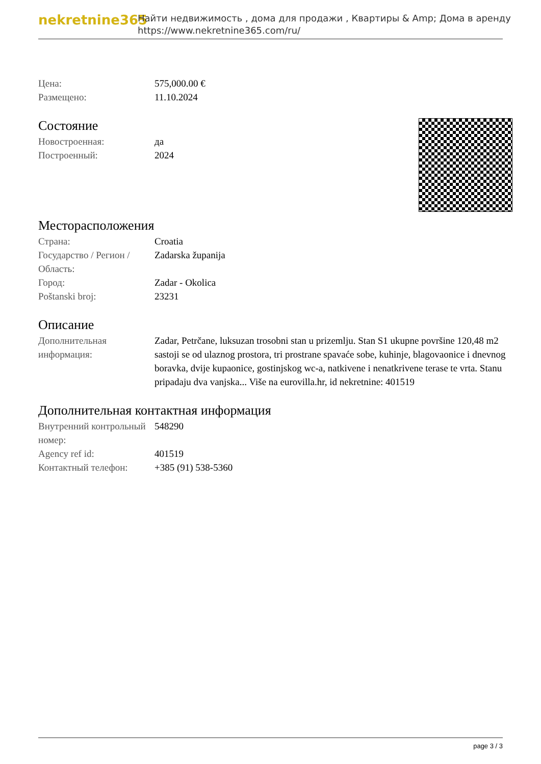nekretnine365
Найти недвижимость , дома для продажи , Квартиры & Amp; Дома в аренду
https://www.nekretnine365.com/ru/
| Цена: | 575,000.00 € |
| Размещено: | 11.10.2024 |
Состояние
| Новостроенная: | да |
| Построенный: | 2024 |
Месторасположения
| Страна: | Croatia |
| Государство / Регион / Область: | Zadarska županija |
| Город: | Zadar - Okolica |
| Poštanski broj: | 23231 |
Описание
| Дополнительная информация: | Zadar, Petrčane, luksuzan trosobni stan u prizemlju. Stan S1 ukupne površine 120,48 m2 sastoji se od ulaznog prostora, tri prostrane spavaće sobe, kuhinje, blagovaonice i dnevnog boravka, dvije kupaonice, gostinjskog wc-a, natkivene i nenatkrivene terase te vrta. Stanu pripadaju dva vanjska... Više na eurovilla.hr, id nekretnine: 401519 |
Дополнительная контактная информация
| Внутренний контрольный номер: | 548290 |
| Agency ref id: | 401519 |
| Контактный телефон: | +385 (91) 538-5360 |
page 3 / 3